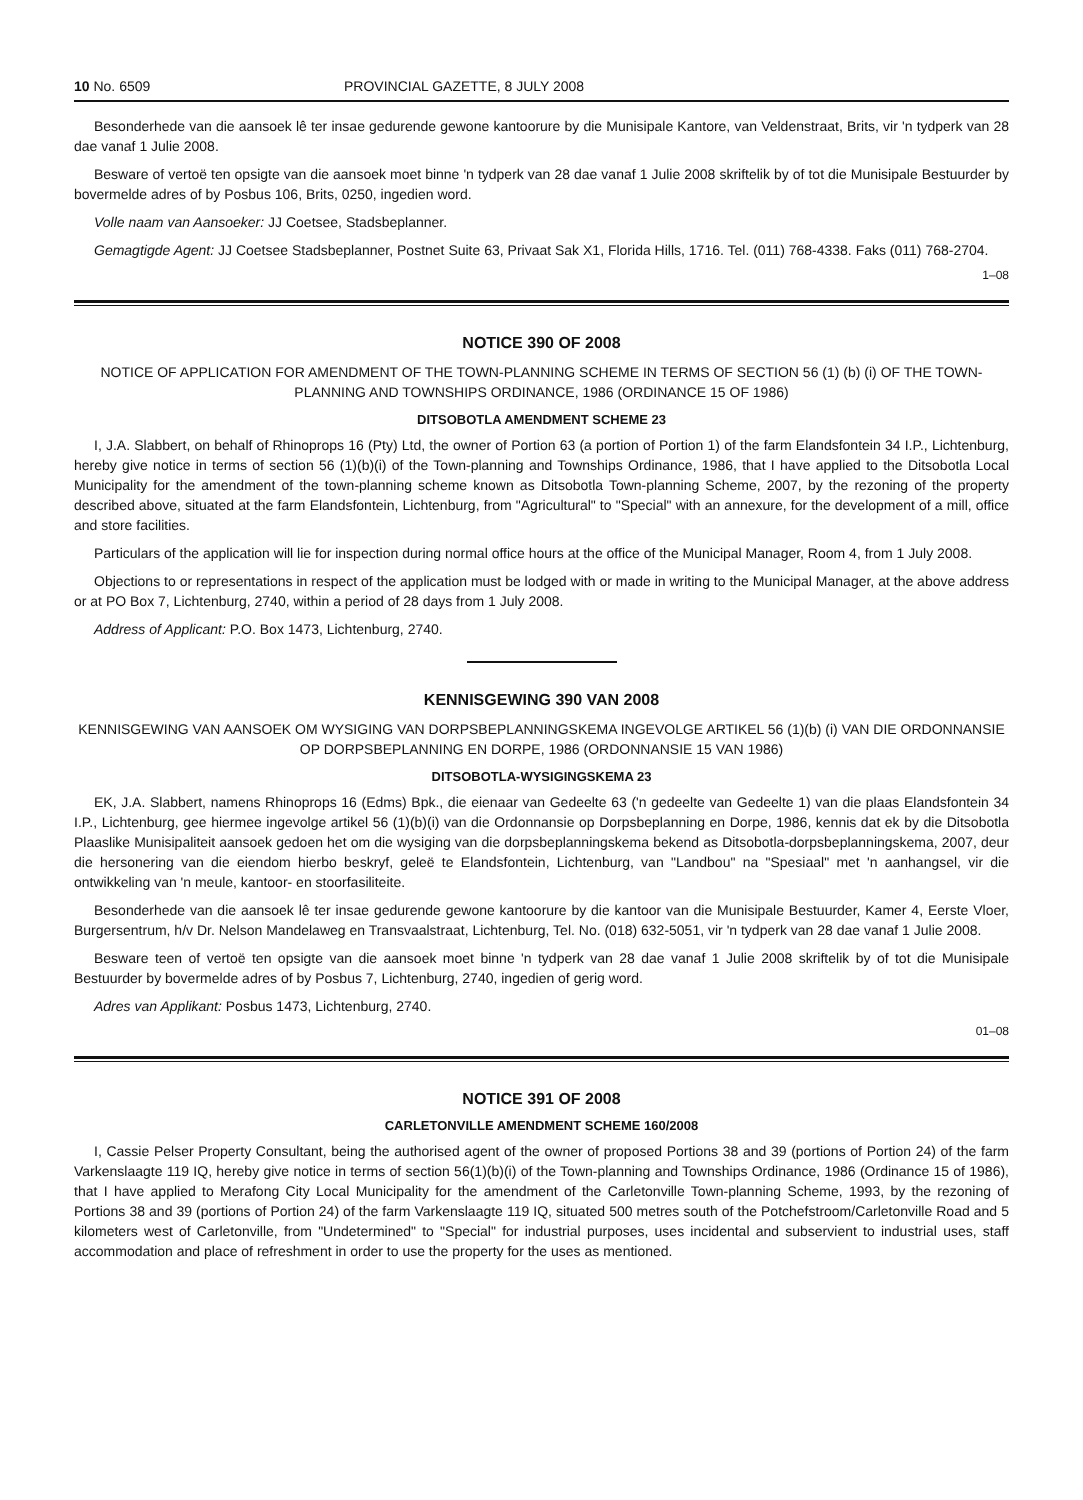10 No. 6509 PROVINCIAL GAZETTE, 8 JULY 2008
Besonderhede van die aansoek lê ter insae gedurende gewone kantoorure by die Munisipale Kantore, van Veldenstraat, Brits, vir 'n tydperk van 28 dae vanaf 1 Julie 2008.
Besware of vertoë ten opsigte van die aansoek moet binne 'n tydperk van 28 dae vanaf 1 Julie 2008 skriftelik by of tot die Munisipale Bestuurder by bovermelde adres of by Posbus 106, Brits, 0250, ingedien word.
Volle naam van Aansoeker: JJ Coetsee, Stadsbeplanner.
Gemagtigde Agent: JJ Coetsee Stadsbeplanner, Postnet Suite 63, Privaat Sak X1, Florida Hills, 1716. Tel. (011) 768-4338. Faks (011) 768-2704.
1–08
NOTICE 390 OF 2008
NOTICE OF APPLICATION FOR AMENDMENT OF THE TOWN-PLANNING SCHEME IN TERMS OF SECTION 56 (1) (b) (i) OF THE TOWN-PLANNING AND TOWNSHIPS ORDINANCE, 1986 (ORDINANCE 15 OF 1986)
DITSOBOTLA AMENDMENT SCHEME 23
I, J.A. Slabbert, on behalf of Rhinoprops 16 (Pty) Ltd, the owner of Portion 63 (a portion of Portion 1) of the farm Elandsfontein 34 I.P., Lichtenburg, hereby give notice in terms of section 56 (1)(b)(i) of the Town-planning and Townships Ordinance, 1986, that I have applied to the Ditsobotla Local Municipality for the amendment of the town-planning scheme known as Ditsobotla Town-planning Scheme, 2007, by the rezoning of the property described above, situated at the farm Elandsfontein, Lichtenburg, from "Agricultural" to "Special" with an annexure, for the development of a mill, office and store facilities.
Particulars of the application will lie for inspection during normal office hours at the office of the Municipal Manager, Room 4, from 1 July 2008.
Objections to or representations in respect of the application must be lodged with or made in writing to the Municipal Manager, at the above address or at PO Box 7, Lichtenburg, 2740, within a period of 28 days from 1 July 2008.
Address of Applicant: P.O. Box 1473, Lichtenburg, 2740.
KENNISGEWING 390 VAN 2008
KENNISGEWING VAN AANSOEK OM WYSIGING VAN DORPSBEPLANNINGSKEMA INGEVOLGE ARTIKEL 56 (1)(b) (i) VAN DIE ORDONNANSIE OP DORPSBEPLANNING EN DORPE, 1986 (ORDONNANSIE 15 VAN 1986)
DITSOBOTLA-WYSIGINGSKEMA 23
EK, J.A. Slabbert, namens Rhinoprops 16 (Edms) Bpk., die eienaar van Gedeelte 63 ('n gedeelte van Gedeelte 1) van die plaas Elandsfontein 34 I.P., Lichtenburg, gee hiermee ingevolge artikel 56 (1)(b)(i) van die Ordonnansie op Dorpsbeplanning en Dorpe, 1986, kennis dat ek by die Ditsobotla Plaaslike Munisipaliteit aansoek gedoen het om die wysiging van die dorpsbeplanningskema bekend as Ditsobotla-dorpsbeplanningskema, 2007, deur die hersonering van die eiendom hierbo beskryf, geleë te Elandsfontein, Lichtenburg, van "Landbou" na "Spesiaal" met 'n aanhangsel, vir die ontwikkeling van 'n meule, kantoor- en stoorfasiliteite.
Besonderhede van die aansoek lê ter insae gedurende gewone kantoorure by die kantoor van die Munisipale Bestuurder, Kamer 4, Eerste Vloer, Burgersentrum, h/v Dr. Nelson Mandelaweg en Transvaalstraat, Lichtenburg, Tel. No. (018) 632-5051, vir 'n tydperk van 28 dae vanaf 1 Julie 2008.
Besware teen of vertoë ten opsigte van die aansoek moet binne 'n tydperk van 28 dae vanaf 1 Julie 2008 skriftelik by of tot die Munisipale Bestuurder by bovermelde adres of by Posbus 7, Lichtenburg, 2740, ingedien of gerig word.
Adres van Applikant: Posbus 1473, Lichtenburg, 2740.
01–08
NOTICE 391 OF 2008
CARLETONVILLE AMENDMENT SCHEME 160/2008
I, Cassie Pelser Property Consultant, being the authorised agent of the owner of proposed Portions 38 and 39 (portions of Portion 24) of the farm Varkenslaagte 119 IQ, hereby give notice in terms of section 56(1)(b)(i) of the Town-planning and Townships Ordinance, 1986 (Ordinance 15 of 1986), that I have applied to Merafong City Local Municipality for the amendment of the Carletonville Town-planning Scheme, 1993, by the rezoning of Portions 38 and 39 (portions of Portion 24) of the farm Varkenslaagte 119 IQ, situated 500 metres south of the Potchefstroom/Carletonville Road and 5 kilometers west of Carletonville, from "Undetermined" to "Special" for industrial purposes, uses incidental and subservient to industrial uses, staff accommodation and place of refreshment in order to use the property for the uses as mentioned.